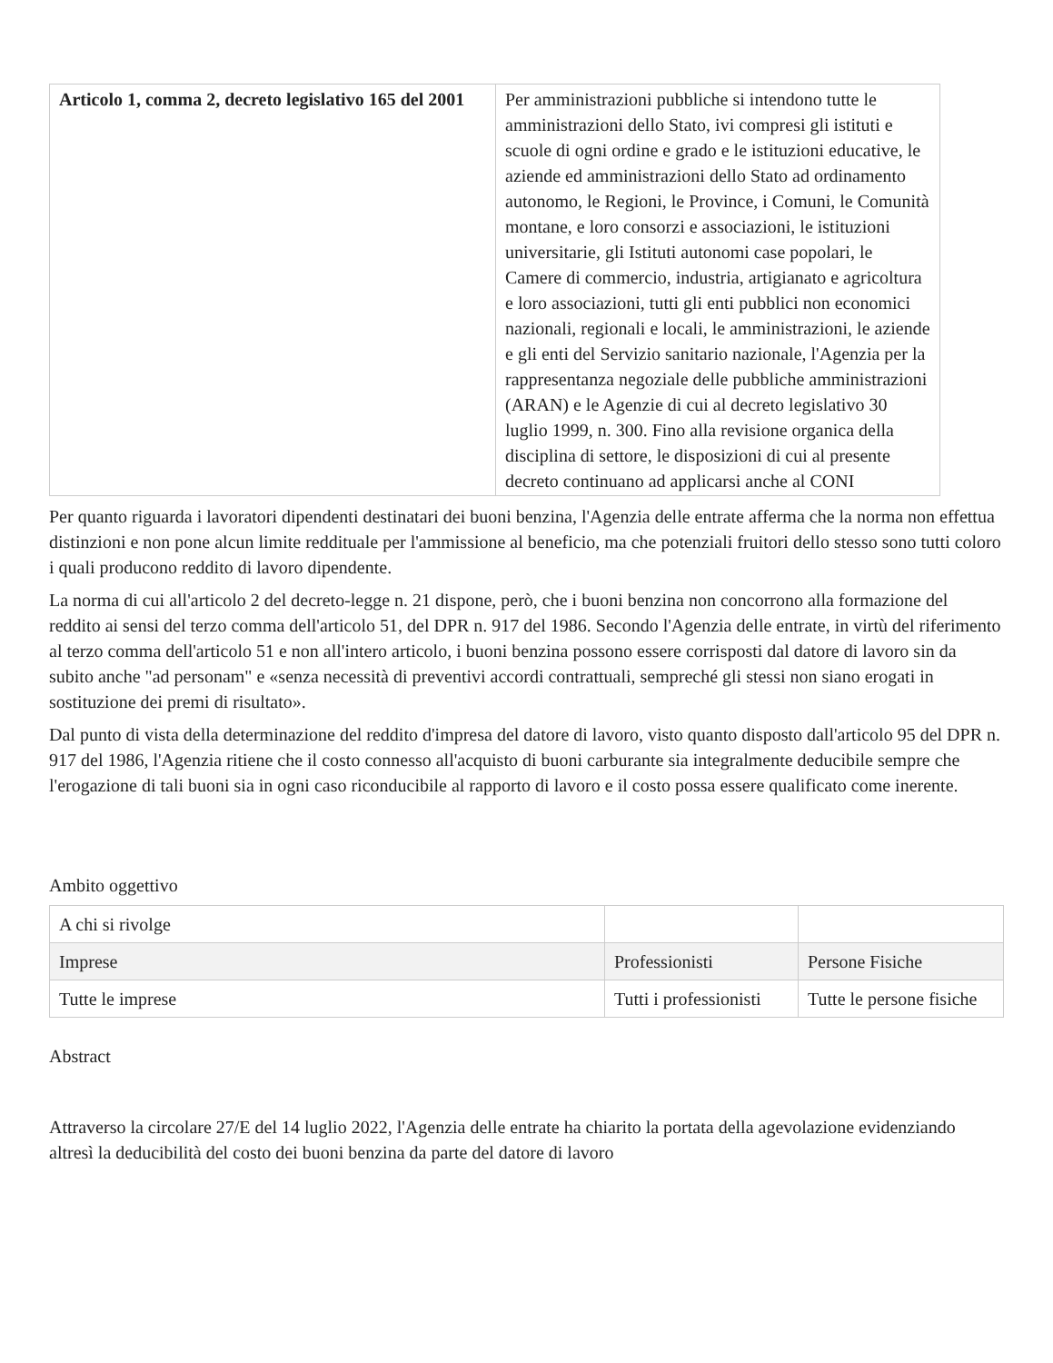| Articolo 1, comma 2, decreto legislativo 165 del 2001 | Per amministrazioni pubbliche si intendono tutte le amministrazioni dello Stato, ivi compresi gli istituti e scuole di ogni ordine e grado e le istituzioni educative, le aziende ed amministrazioni dello Stato ad ordinamento autonomo, le Regioni, le Province, i Comuni, le Comunità montane, e loro consorzi e associazioni, le istituzioni universitarie, gli Istituti autonomi case popolari, le Camere di commercio, industria, artigianato e agricoltura e loro associazioni, tutti gli enti pubblici non economici nazionali, regionali e locali, le amministrazioni, le aziende e gli enti del Servizio sanitario nazionale, l'Agenzia per la rappresentanza negoziale delle pubbliche amministrazioni (ARAN) e le Agenzie di cui al decreto legislativo 30 luglio 1999, n. 300. Fino alla revisione organica della disciplina di settore, le disposizioni di cui al presente decreto continuano ad applicarsi anche al CONI |
Per quanto riguarda i lavoratori dipendenti destinatari dei buoni benzina, l'Agenzia delle entrate afferma che la norma non effettua distinzioni e non pone alcun limite reddituale per l'ammissione al beneficio, ma che potenziali fruitori dello stesso sono tutti coloro i quali producono reddito di lavoro dipendente.
La norma di cui all'articolo 2 del decreto-legge n. 21 dispone, però, che i buoni benzina non concorrono alla formazione del reddito ai sensi del terzo comma dell'articolo 51, del DPR n. 917 del 1986. Secondo l'Agenzia delle entrate, in virtù del riferimento al terzo comma dell'articolo 51 e non all'intero articolo, i buoni benzina possono essere corrisposti dal datore di lavoro sin da subito anche "ad personam" e «senza necessità di preventivi accordi contrattuali, sempreché gli stessi non siano erogati in sostituzione dei premi di risultato».
Dal punto di vista della determinazione del reddito d'impresa del datore di lavoro, visto quanto disposto dall'articolo 95 del DPR n. 917 del 1986, l'Agenzia ritiene che il costo connesso all'acquisto di buoni carburante sia integralmente deducibile sempre che l'erogazione di tali buoni sia in ogni caso riconducibile al rapporto di lavoro e il costo possa essere qualificato come inerente.
Ambito oggettivo
| A chi si rivolge | | |
| Imprese | Professionisti | Persone Fisiche |
| Tutte le imprese | Tutti i professionisti | Tutte le persone fisiche |
Abstract
Attraverso la circolare 27/E del 14 luglio 2022, l'Agenzia delle entrate ha chiarito la portata della agevolazione evidenziando altresì la deducibilità del costo dei buoni benzina da parte del datore di lavoro